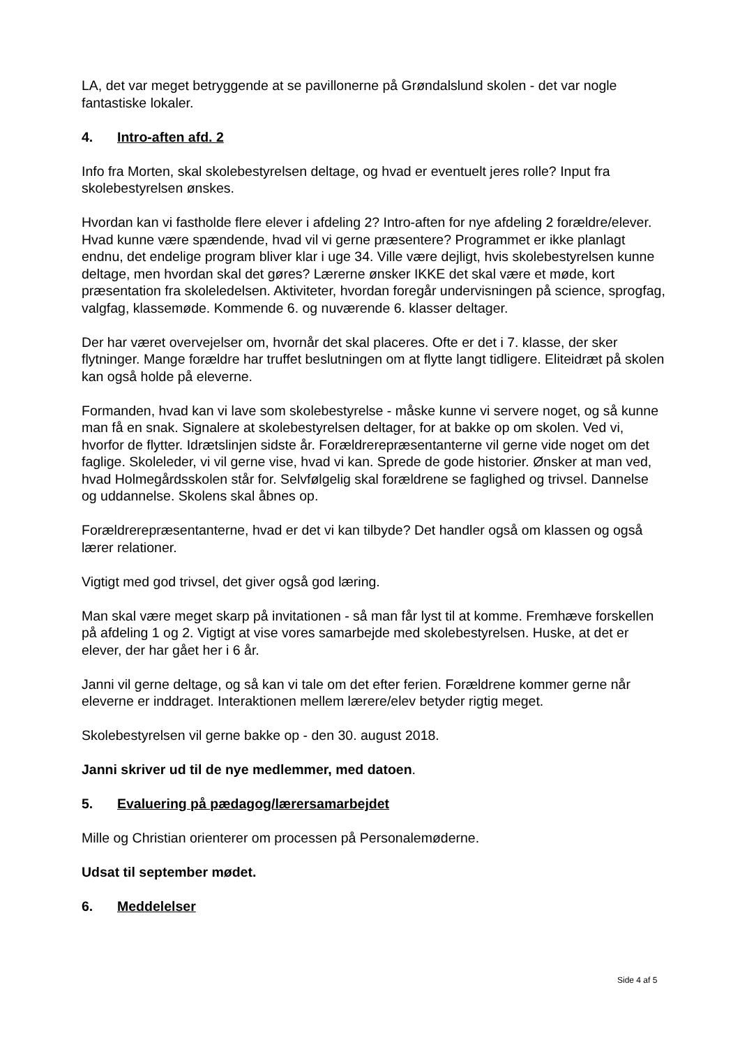LA, det var meget betryggende at se pavillonerne på Grøndalslund skolen - det var nogle fantastiske lokaler.
4. Intro-aften afd. 2
Info fra Morten, skal skolebestyrelsen deltage, og hvad er eventuelt jeres rolle? Input fra skolebestyrelsen ønskes.
Hvordan kan vi fastholde flere elever i afdeling 2? Intro-aften for nye afdeling 2 forældre/elever. Hvad kunne være spændende, hvad vil vi gerne præsentere? Programmet er ikke planlagt endnu, det endelige program bliver klar i uge 34. Ville være dejligt, hvis skolebestyrelsen kunne deltage, men hvordan skal det gøres? Lærerne ønsker IKKE det skal være et møde, kort præsentation fra skoleledelsen. Aktiviteter, hvordan foregår undervisningen på science, sprogfag, valgfag, klassemøde. Kommende 6. og nuværende 6. klasser deltager.
Der har været overvejelser om, hvornår det skal placeres. Ofte er det i 7. klasse, der sker flytninger. Mange forældre har truffet beslutningen om at flytte langt tidligere. Eliteidræt på skolen kan også holde på eleverne.
Formanden, hvad kan vi lave som skolebestyrelse - måske kunne vi servere noget, og så kunne man få en snak. Signalere at skolebestyrelsen deltager, for at bakke op om skolen. Ved vi, hvorfor de flytter. Idrætslinjen sidste år. Forældrerepræsentanterne vil gerne vide noget om det faglige. Skoleleder, vi vil gerne vise, hvad vi kan. Sprede de gode historier. Ønsker at man ved, hvad Holmegårdsskolen står for. Selvfølgelig skal forældrene se faglighed og trivsel. Dannelse og uddannelse. Skolens skal åbnes op.
Forældrerepræsentanterne, hvad er det vi kan tilbyde? Det handler også om klassen og også lærer relationer.
Vigtigt med god trivsel, det giver også god læring.
Man skal være meget skarp på invitationen - så man får lyst til at komme. Fremhæve forskellen på afdeling 1 og 2. Vigtigt at vise vores samarbejde med skolebestyrelsen. Huske, at det er elever, der har gået her i 6 år.
Janni vil gerne deltage, og så kan vi tale om det efter ferien. Forældrene kommer gerne når eleverne er inddraget. Interaktionen mellem lærere/elev betyder rigtig meget.
Skolebestyrelsen vil gerne bakke op - den 30. august 2018.
Janni skriver ud til de nye medlemmer, med datoen.
5. Evaluering på pædagog/lærersamarbejdet
Mille og Christian orienterer om processen på Personalemøderne.
Udsat til september mødet.
6. Meddelelser
Side 4 af 5